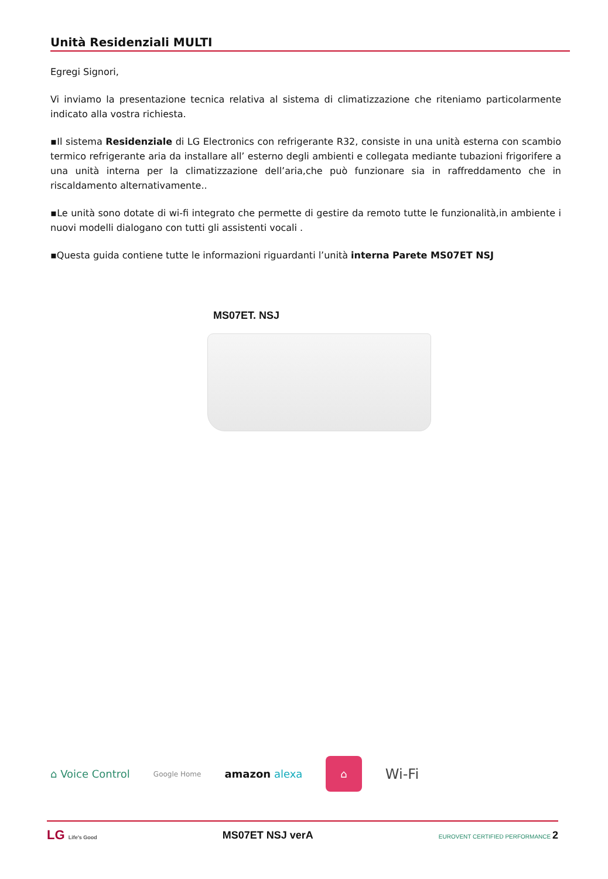Unità Residenziali MULTI
Egregi Signori,
Vi inviamo la presentazione tecnica relativa al sistema di climatizzazione che riteniamo particolarmente indicato alla vostra richiesta.
▪Il sistema Residenziale di LG Electronics con refrigerante R32, consiste in una unità esterna con scambio termico refrigerante aria da installare all’ esterno degli ambienti e collegata mediante tubazioni frigorifere a una unità interna per la climatizzazione dell’aria,che può funzionare sia in raffreddamento che in riscaldamento alternativamente..
▪Le unità sono dotate di wi-fi integrato che permette di gestire da remoto tutte le funzionalità,in ambiente i nuovi modelli dialogano con tutti gli assistenti vocali .
▪Questa guida contiene tutte le informazioni riguardanti l’unità interna Parete MS07ET NSJ
MS07ET. NSJ
⌂ Voice Control Google Home amazon alexa ⌂ Wi-Fi
LG Life's Good MS07ET NSJ verA EUROVENT CERTIFIED PERFORMANCE 2